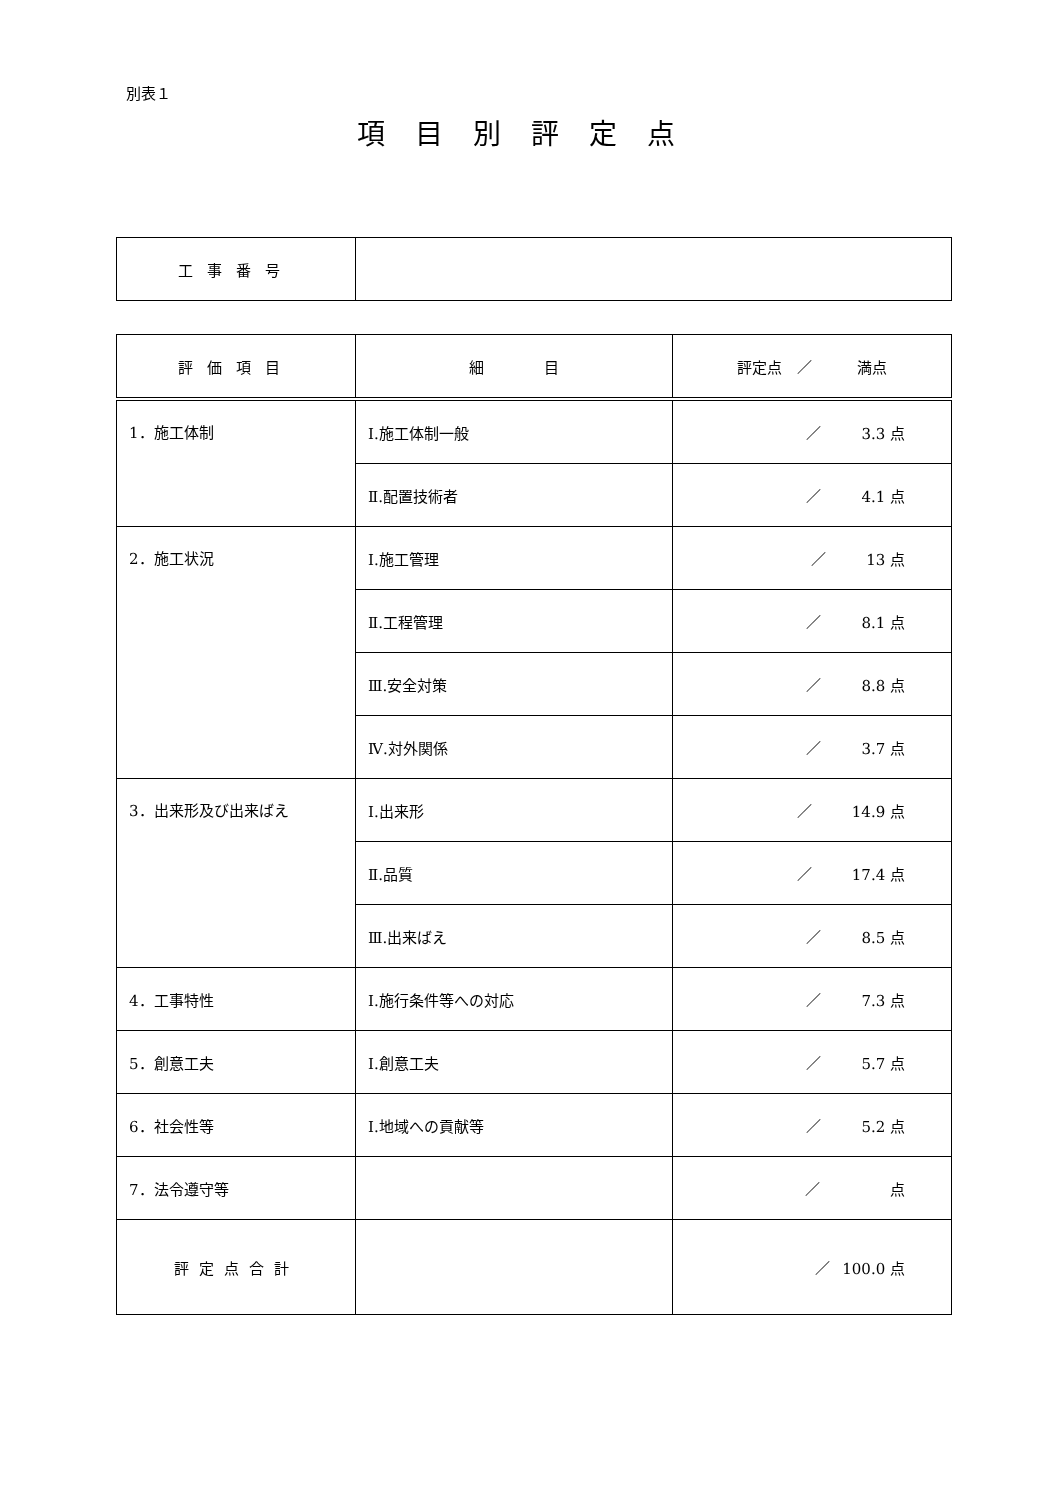別表１
項目別評定点
| 工事番号 | |
| 評価項目 | 細 目 | 評定点 ／ 満点 |
| 1．施工体制 | Ⅰ.施工体制一般 | ／ 3.3 点 |
| | Ⅱ.配置技術者 | ／ 4.1 点 |
| 2．施工状況 | Ⅰ.施工管理 | ／ 13 点 |
| | Ⅱ.工程管理 | ／ 8.1 点 |
| | Ⅲ.安全対策 | ／ 8.8 点 |
| | Ⅳ.対外関係 | ／ 3.7 点 |
| 3．出来形及び出来ばえ | Ⅰ.出来形 | ／ 14.9 点 |
| | Ⅱ.品質 | ／ 17.4 点 |
| | Ⅲ.出来ばえ | ／ 8.5 点 |
| 4．工事特性 | Ⅰ.施行条件等への対応 | ／ 7.3 点 |
| 5．創意工夫 | Ⅰ.創意工夫 | ／ 5.7 点 |
| 6．社会性等 | Ⅰ.地域への貢献等 | ／ 5.2 点 |
| 7．法令遵守等 | | ／ 点 |
| 評定点合計 | | ／ 100.0 点 |